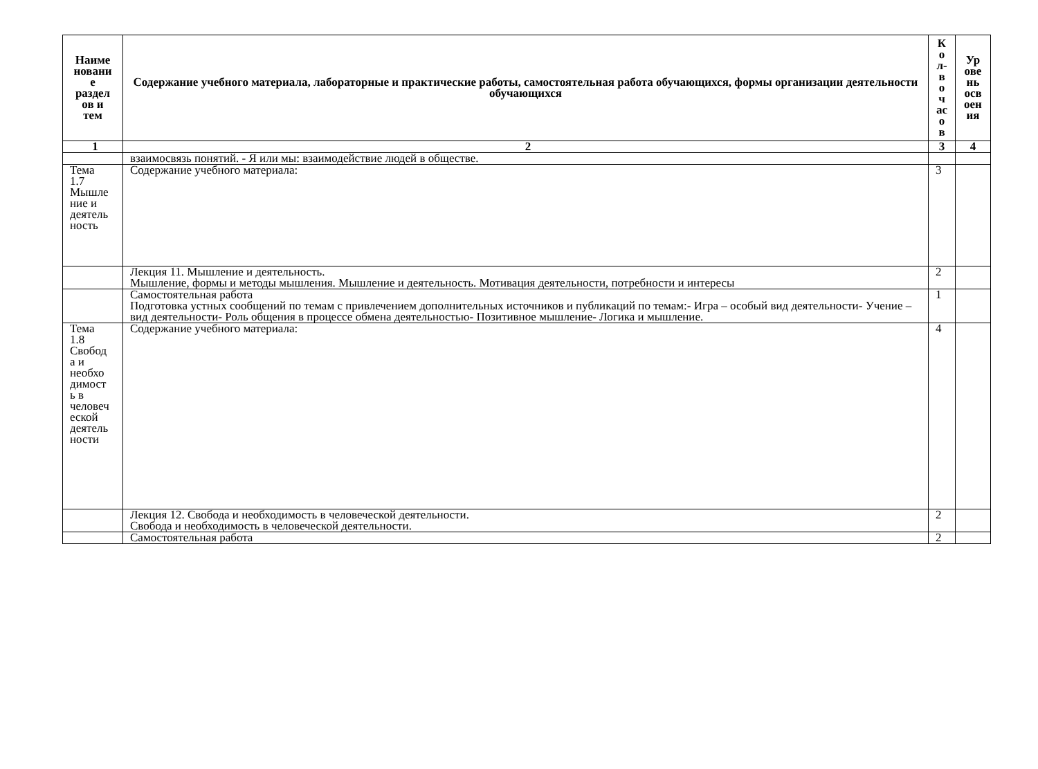| Наиме новани е раздел ов и тем | Содержание учебного материала, лабораторные и практические работы, самостоятельная работа обучающихся, формы организации деятельности обучающихся | К о л- в о ч ас о в | Ур ове нь осв оен ия |
| --- | --- | --- | --- |
| 1 | 2 | 3 | 4 |
| | взаимосвязь понятий. - Я или мы: взаимодействие людей в обществе. | | |
| Тема 1.7 Мышле ние и деятель ность | Содержание учебного материала: | 3 | |
| | Лекция 11. Мышление и деятельность. Мышление, формы и методы мышления. Мышление и деятельность. Мотивация деятельности, потребности и интересы | 2 | |
| | Самостоятельная работа Подготовка устных сообщений по темам с привлечением дополнительных источников и публикаций по темам:- Игра – особый вид деятельности- Учение – вид деятельности- Роль общения в процессе обмена деятельностью- Позитивное мышление- Логика и мышление. | 1 | |
| Тема 1.8 Свобод а и необхо димост ь в человеч еской деятель ности | Содержание учебного материала: | 4 | |
| | Лекция 12. Свобода и необходимость в человеческой деятельности. Свобода и необходимость в человеческой деятельности. | 2 | |
| | Самостоятельная работа | 2 | |